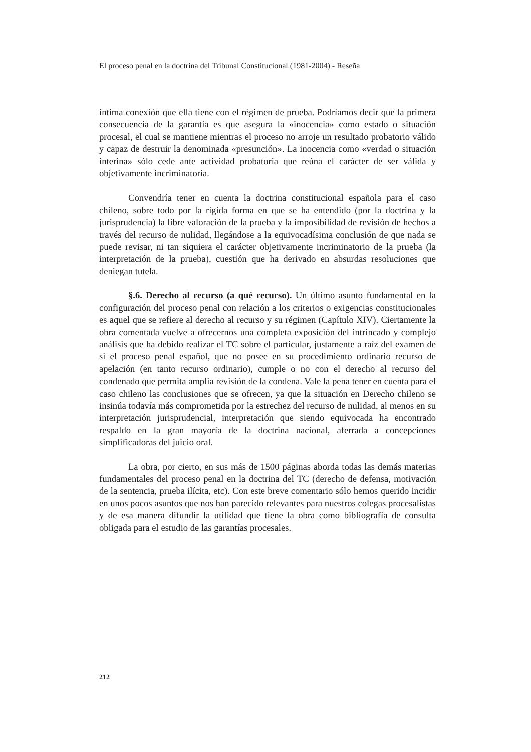El proceso penal en la doctrina del Tribunal Constitucional (1981-2004) - Reseña
íntima conexión que ella tiene con el régimen de prueba. Podríamos decir que la primera consecuencia de la garantía es que asegura la «inocencia» como estado o situación procesal, el cual se mantiene mientras el proceso no arroje un resultado probatorio válido y capaz de destruir la denominada «presunción». La inocencia como «verdad o situación interina» sólo cede ante actividad probatoria que reúna el carácter de ser válida y objetivamente incriminatoria.
Convendría tener en cuenta la doctrina constitucional española para el caso chileno, sobre todo por la rígida forma en que se ha entendido (por la doctrina y la jurisprudencia) la libre valoración de la prueba y la imposibilidad de revisión de hechos a través del recurso de nulidad, llegándose a la equivocadísima conclusión de que nada se puede revisar, ni tan siquiera el carácter objetivamente incriminatorio de la prueba (la interpretación de la prueba), cuestión que ha derivado en absurdas resoluciones que deniegan tutela.
§.6. Derecho al recurso (a qué recurso). Un último asunto fundamental en la configuración del proceso penal con relación a los criterios o exigencias constitucionales es aquel que se refiere al derecho al recurso y su régimen (Capítulo XIV). Ciertamente la obra comentada vuelve a ofrecernos una completa exposición del intrincado y complejo análisis que ha debido realizar el TC sobre el particular, justamente a raíz del examen de si el proceso penal español, que no posee en su procedimiento ordinario recurso de apelación (en tanto recurso ordinario), cumple o no con el derecho al recurso del condenado que permita amplia revisión de la condena. Vale la pena tener en cuenta para el caso chileno las conclusiones que se ofrecen, ya que la situación en Derecho chileno se insinúa todavía más comprometida por la estrechez del recurso de nulidad, al menos en su interpretación jurisprudencial, interpretación que siendo equivocada ha encontrado respaldo en la gran mayoría de la doctrina nacional, aferrada a concepciones simplificadoras del juicio oral.
La obra, por cierto, en sus más de 1500 páginas aborda todas las demás materias fundamentales del proceso penal en la doctrina del TC (derecho de defensa, motivación de la sentencia, prueba ilícita, etc). Con este breve comentario sólo hemos querido incidir en unos pocos asuntos que nos han parecido relevantes para nuestros colegas procesalistas y de esa manera difundir la utilidad que tiene la obra como bibliografía de consulta obligada para el estudio de las garantías procesales.
212